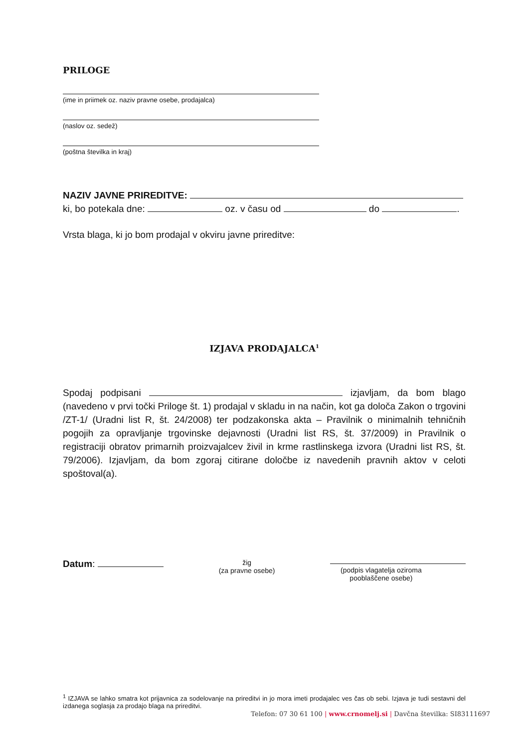PRILOGE
(ime in priimek oz. naziv pravne osebe, prodajalca)
(naslov oz. sedež)
(poštna številka in kraj)
NAZIV JAVNE PRIREDITVE:
ki, bo potekala dne: oz. v času od do .
Vrsta blaga, ki jo bom prodajal v okviru javne prireditve:
IZJAVA PRODAJALCA<sup>1</sup>
Spodaj podpisani izjavljam, da bom blago (navedeno v prvi točki Priloge št. 1) prodajal v skladu in na način, kot ga določa Zakon o trgovini /ZT-1/ (Uradni list R, št. 24/2008) ter podzakonska akta – Pravilnik o minimalnih tehničnih pogojih za opravljanje trgovinske dejavnosti (Uradni list RS, št. 37/2009) in Pravilnik o registraciji obratov primarnih proizvajalcev živil in krme rastlinskega izvora (Uradni list RS, št. 79/2006). Izjavljam, da bom zgoraj citirane določbe iz navedenih pravnih aktov v celoti spoštoval(a).
Datum:
žig
(za pravne osebe)
(podpis vlagatelja oziroma
pooblaščene osebe)
<sup>1</sup> IZJAVA se lahko smatra kot prijavnica za sodelovanje na prireditvi in jo mora imeti prodajalec ves čas ob sebi. Izjava je tudi sestavni del izdanega soglasja za prodajo blaga na prireditvi.
Telefon: 07 30 61 100 | www.crnomelj.si | Davčna številka: SI83111697